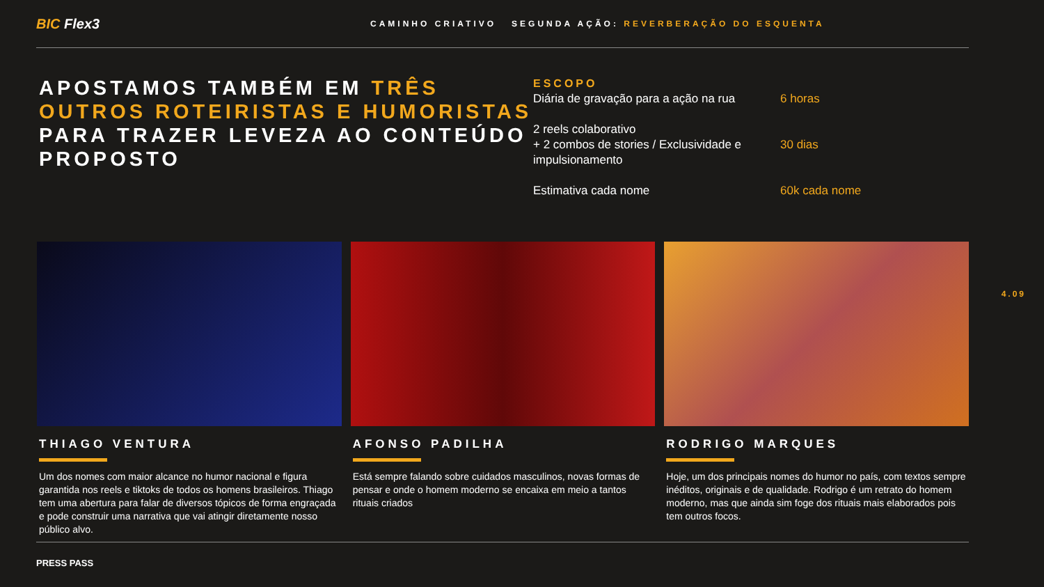BIC Flex3
CAMINHO CRIATIVO SEGUNDA AÇÃO: REVERBERAÇÃO DO ESQUENTA
APOSTAMOS TAMBÉM EM TRÊS OUTROS ROTEIRISTAS E HUMORISTAS PARA TRAZER LEVEZA AO CONTEÚDO PROPOSTO
ESCOPO
Diária de gravação para a ação na rua
6 horas
2 reels colaborativo
+ 2 combos de stories / Exclusividade e impulsionamento
30 dias
Estimativa cada nome 60k cada nome
THIAGO VENTURA
Um dos nomes com maior alcance no humor nacional e figura garantida nos reels e tiktoks de todos os homens brasileiros. Thiago tem uma abertura para falar de diversos tópicos de forma engraçada e pode construir uma narrativa que vai atingir diretamente nosso público alvo.
AFONSO PADILHA
Está sempre falando sobre cuidados masculinos, novas formas de pensar e onde o homem moderno se encaixa em meio a tantos rituais criados
RODRIGO MARQUES
Hoje, um dos principais nomes do humor no país, com textos sempre inéditos, originais e de qualidade. Rodrigo é um retrato do homem moderno, mas que ainda sim foge dos rituais mais elaborados pois tem outros focos.
4.09
PRESS PASS